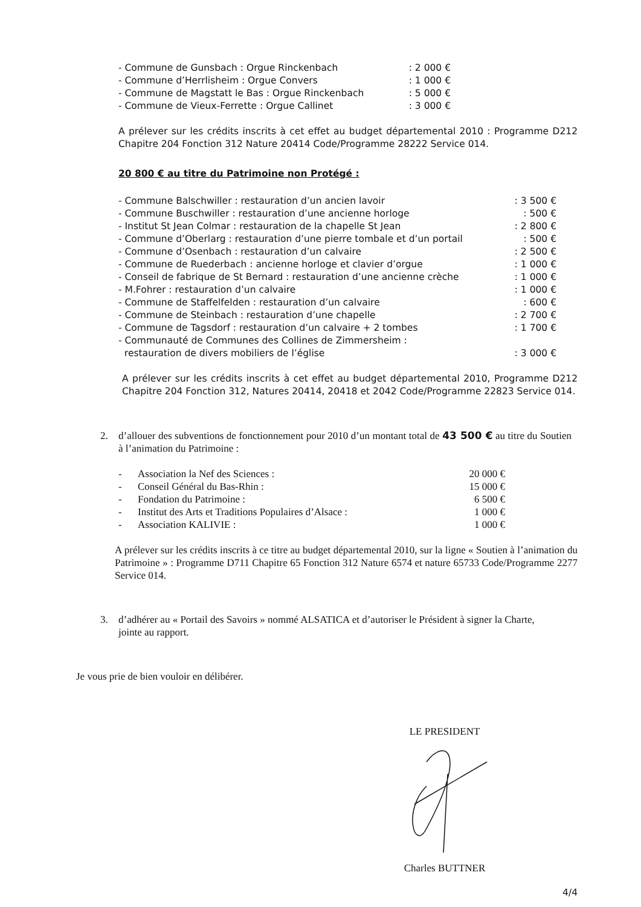- Commune de Gunsbach : Orgue Rinckenbach: 2 000 €
- Commune d’Herrlisheim : Orgue Convers: 1 000 €
- Commune de Magstatt le Bas : Orgue Rinckenbach: 5 000 €
- Commune de Vieux-Ferrette : Orgue Callinet: 3 000 €
A prélever sur les crédits inscrits à cet effet au budget départemental 2010 : Programme D212 Chapitre 204 Fonction 312 Nature 20414 Code/Programme 28222 Service 014.
20 800 € au titre du Patrimoine non Protégé :
- Commune Balschwiller : restauration d’un ancien lavoir: 3 500 €
- Commune Buschwiller : restauration d’une ancienne horloge: 500 €
- Institut St Jean Colmar : restauration de la chapelle St Jean: 2 800 €
- Commune d’Oberlarg : restauration d’une pierre tombale et d’un portail: 500 €
- Commune d’Osenbach : restauration d’un calvaire: 2 500 €
- Commune de Ruederbach : ancienne horloge et clavier d’orgue: 1 000 €
- Conseil de fabrique de St Bernard : restauration d’une ancienne crèche: 1 000 €
- M.Fohrer : restauration d’un calvaire: 1 000 €
- Commune de Staffelfelden : restauration d’un calvaire: 600 €
- Commune de Steinbach : restauration d’une chapelle: 2 700 €
- Commune de Tagsdorf : restauration d’un calvaire + 2 tombes: 1 700 €
- Communauté de Communes des Collines de Zimmersheim :
restauration de divers mobiliers de l’église: 3 000 €
A prélever sur les crédits inscrits à cet effet au budget départemental 2010, Programme D212 Chapitre 204 Fonction 312, Natures 20414, 20418 et 2042 Code/Programme 22823 Service 014.
2. d’allouer des subventions de fonctionnement pour 2010 d’un montant total de 43 500 € au titre du Soutien à l’animation du Patrimoine :
- Association la Nef des Sciences : 20 000 €
- Conseil Général du Bas-Rhin : 15 000 €
- Fondation du Patrimoine : 6 500 €
- Institut des Arts et Traditions Populaires d’Alsace : 1 000 €
- Association KALIVIE : 1 000 €
A prélever sur les crédits inscrits à ce titre au budget départemental 2010, sur la ligne « Soutien à l’animation du Patrimoine » : Programme D711 Chapitre 65 Fonction 312 Nature 6574 et nature 65733 Code/Programme 2277 Service 014.
3. d’adhérer au « Portail des Savoirs » nommé ALSATICA et d’autoriser le Président à signer la Charte, jointe au rapport.
Je vous prie de bien vouloir en délibérer.
LE PRESIDENT
Charles BUTTNER
4/4